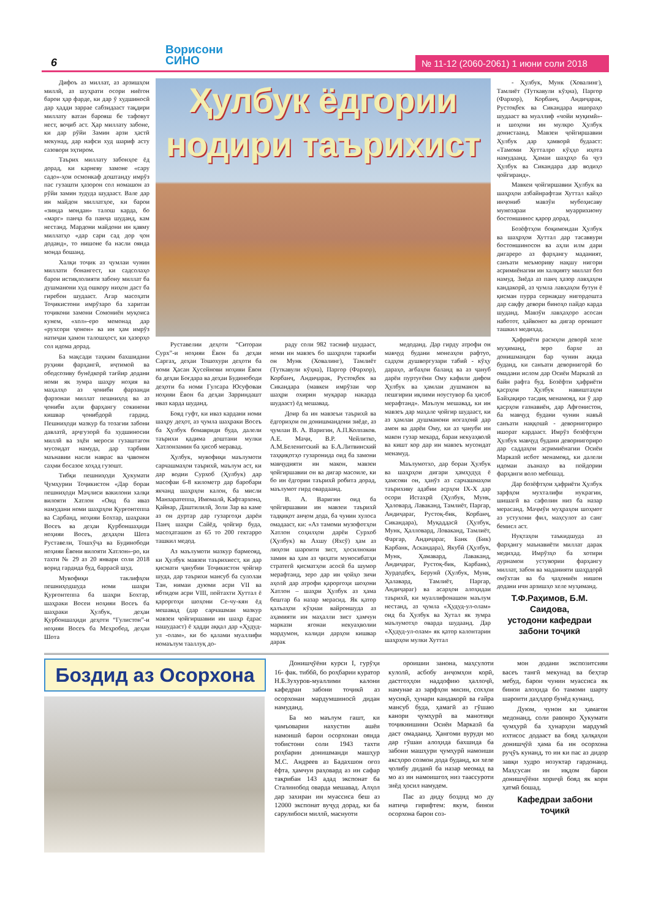6
Ворисони
СИНО
№ 11-12 (2060-2061) 1 июни соли 2018
Дифоъ аз миллат, аз арзишҳои миллӣ, аз шуҳрати осори ниёгон барои ҳар фарде, ки дар ӯ худшиносӣ дар ҳадди заррае сабзидааст тақдири миллату ватан барояш бе тафовут нест, воҷиб аст. Ҳар миллату забоне, ки дар рӯйи Замин арзи ҳастӣ мекунад, дар нафси худ шариф асту сазовори эҳтиром.
Таърих миллату забонҳое ёд дорад, ки карневу замоне «сару садо»-ҳои осмонкаф доштанду имрӯз пас гузашти ҳазорон сол номашон аз рӯйи замин зудуда шудааст. Вале дар ин майдон миллатҳое, ки барои «зинда мондан» талош карда, бо «марг» панҷа ба панҷа шуданд, кам нестанд. Мардони майдони ин қавму миллатҳо «дар сари сад дор ҷон доданд», то нишоне ба насли оянда монда бошанд.
Халқи тоҷик аз ҷумлаи чунин миллати бонангест, ки садсолаҳо барои истиқлолияти забону миллат ба душманони худ ошкору ниҳон даст ба гиребон шудааст. Агар масоҳати Тоҷикистони имрӯзаро ба харитаи тоҷикони замони Сомониён муқоиса кунем, «хол»-еро мемонад дар «рухсори ҷонон» ва ин ҳам имрӯз натиҷаи ҳамон талошҳост, ки ҳазорҳо сол идома дорад.
Ба мақсади таҳким бахшидани руҳияи фарҳангӣ, иҷтимоӣ ва ободсозиву бунёдкорӣ тағйир додани номи як зумра шаҳру ноҳия ва маҳалҳо аз ҷониби фарзанди фарзонаи миллат пешниҳод ва аз ҷониби аҳли фарҳангу сокинони кишвар ҷонибдорӣ гардид. Пешниҳоди мазкур ба тозагии забони давлатӣ, арҷгузорӣ ба худшиносии миллӣ ва эҳёи мероси гузаштагон мусоидат намуда, дар тарбияи маънавии насли наврас ва ҷавонон саҳми босазое хоҳад гузошт.
Тибқи пешниҳоди Ҳукумати Ҷумҳурии Тоҷикистон «Дар бораи пешниҳоди Маҷлиси вакилони халқи вилояти Хатлон «Оид ба иваз намудани номи шаҳрҳои Қурғонтеппа ва Сарбанд, ноҳияи Бохтар, шаҳраки Восеъ ва деҳаи Қурбоншаҳиди ноҳияи Восеъ, деҳаҳои Шота Руставели, Тошхӯҷа ва Будинободи ноҳияи Ёвони вилояти Хатлон»-ро, ки тахти № 29 аз 20 январи соли 2018 ворид гардида буд, баррасӣ шуд.
Мувофиқи таклифҳои пешниҳодшуда номи шаҳри Қурғонтеппа ба шаҳри Бохтар, шаҳраки Восеи ноҳияи Восеъ ба шаҳраки Ҳулбук, деҳаи Қурбоншаҳиди деҳоти “Гулистон”-и ноҳияи Восеъ ба Меҳробод, деҳаи Шота
Ҳулбук ёдгории
нодири таърихист
Руставелии деҳоти “Ситораи Сурх”-и ноҳияи Ёвон ба деҳаи Саргаҳ, деҳаи Тошохури деҳоти ба номи Ҳасан Ҳусейнови ноҳияи Ёвон ба деҳаи Боғдара ва деҳаи Будинободи деҳоти ба номи Гулсара Юсуфоваи ноҳияи Ёвон ба деҳаи Зарриндашт иваз карда шуданд.
Бояд гуфт, ки иваз кардани номи шаҳру деҳот, аз ҷумла шаҳраки Восеъ ба Ҳулбук бомавриди буда, далели таърихи қадима доштани мулки Хатлонзамин ба ҳисоб меравад.
Ҳулбук, мувофиқи маълумоти сарчашмаҳои таърихӣ, маълум аст, ки дар водии Сурхоб (Ҳулбук) дар масофаи 6-8 километр дар баробари якчанд шаҳрҳои калон, ба мисли Манзаратеппа, Имомалӣ, Кафтархона, Қайнар, Даштилилӣ, Золи Зар ва каме аз он дуртар дар гузаргоҳи дарёи Панҷ шаҳри Сайёд, ҷойгир буда, масоҳаташон аз 65 то 200 гектарро ташкил медод.
Аз маълумоти мазкур бармеояд, ки Ҳулбук мавзеи таърихиест, ки дар қисмати ҷанубии Тоҷикистон ҷойгир шуда, дар таърихи мансуб ба сулолаи Тан, нимаи дуюми асри VII ва ибтидои асри VIII, пойтахти Хуттал ё қароргоҳи шоҳони Се-чу-кян ёд мешавад (дар сарчашмаи мазкур мавзеи ҷойгиршавии ин шаҳр ёдрас нашудааст) ё ҳадди аққал дар «Ҳудуд-ул -олам», ки бо қалами муаллифи номаълум тааллуқ до-
раду соли 982 тасниф шудааст, номи ин мавзеъ бо шаҳрҳои таркиби он Мунк (Ховалинг), Тамлиёт (Туткавули кӯҳна), Паргор (Фархор), Корбанҷ, Андиҷарак, Рустоқбек ва Сикандара (мавкеи имрӯзаи чор шаҳри охирин муқарар накарда шудааст) ёд мешавад.
Доир ба ин мавзеъи таърихӣ ва ёдгориҳои он донишмандони зиёде, аз ҷумлаи В. А. Варигин, А.П.Колпаков. А.Е. Маҷи, В.Р. Чейлитко, А.М.Беленитский ва Б.А.Литвинский таҳқиқотҳо гузаронида оид ба замони мавҷудияти ин макон, мавзеи ҷойгиршавии он ва дигар масоиле, ки бо ин ёдгории таърихӣ робита дорад, маълумот гирд овардаанд.
В. А. Варигин оид ба ҷойгиршавии ин мавзеи таърихӣ тадқиқот анҷом дода, ба чунин хулоса омадааст, ки: «Аз тамоми музофотҳои Хатлон соҳилҳои дарёи Сурхоб (Ҳулбук) ва Ахшу (Яхсӯ) ҳам аз лиҳози шароити зист, ҳосилнокии замин ва ҳам аз ҷиҳати муносибатҳи стратегӣ қисматҳои асосӣ ба шумор мерафтанд, зеро дар ин ҷойҳо зичи аҳолӣ дар атрофи қароргоҳи шоҳони Хатлон – шаҳри Ҳулбук аз ҳама бештар ба назар мерасид. Як қатор қалъаҳои кӯҳнаи вайроншуда аз аҳамияти ин маҳалли зист ҳамчун маркази ягонаи некуаҳволии мардумон, калиди дарҳои кишвар дарак
медоданд. Дар гирду атрофи он мавҷуд будани монеаҳои рафтуо, садҳои душворгузари табиӣ - кӯҳу дараҳо, ағбаҳои баланд ва аз ҷануб дарёи пуртуғёни Ому кафили дифои Ҳулбук ва ҳамлаи душманон ва пешгирии иқлими ноустувор ба ҳисоб мерафтанд». Маълум мешавад, ки ин мавзеъ дар маҳале ҷойгир шудааст, ки аз ҳамлаи душманони ногаҳонӣ дар амон ва дарёи Ому, ки аз ҷануби ин макон гузар мекард, бараи некуаҳволӣ ва кишт кор дар ин мавзеъ мусоидат менамуд.
Маълумотхо, дар бораи Ҳулбук ва шаҳрҳои дигари ҳамҳудуд ё ҳамсояи он, ҳанӯз аз сарчашмаҳои таърихиву адабии асрҳои IX-X дар осори Истахрӣ (Ҳулбук, Мунк, Ҳаловард, Лаваканд, Тамлиёт, Паргар, Андиҷараг, Рустоқ-бик, Корбанҷ, Сикандара), Муқаддасӣ (Ҳулбук, Мунк, Ҳалловард, Ловаканд, Тамлиёт, Фаргар, Андиҷараг, Банк (Бик) Карбанк, Аскандара), Якубӣ (Ҳулбук, Мунк, Ҳамавард, Лаваканд, Андиҷараг, Рустоқ-бик, Карбанк), Хурдодбеҳ, Берунӣ (Ҳулбук, Мунк, Ҳалавард, Тамлиёт, Паргар, Андиҷараг) ва асарҳои алоҳидаи таърихӣ, ки муаллифонашон маълум нестанд, аз ҷумла «Ҳудуд-ул-олам» оид ба Ҳулбук ва Хутал як зумра маълумотҳо оварда шудаанд. Дар «Ҳудуд-ул-олам» як қатор калонтарин шаҳрҳои мулки Хуттал
- Ҳулбук, Мунк (Ховалинг), Тамлиёт (Туткавули кӯҳна), Паргор (Фархор), Корбанҷ, Андиҷарак, Рустоқбек ва Сикандара ишораҳо шудааст ва муаллиф «чойи муқимӣ»-и шоҳони ин мулкро Ҳулбук донистаанд. Мавзеи ҷойгиршавии Ҳулбук дар ҳамворӣ будааст: «Тамоми Хутталро кӯҳҳо иҳота намудаанд. Ҳамаи шаҳрҳо ба ҷуз Ҳулбук ва Сикандара дар водиҳо ҷойгиранд».
Мавкеи ҷойгиршавии Ҳулбук ва шаҳрҳои азбайнрафтаи Хуттал кайҳо инҷониб мавзӯи мубоҳисаву мунозараи муаррихиону бостоншинос қарор дорад.
Бозёфтҳои боқимондаи Ҳулбук ва шаҳрҳои Хуттал дар тасаввури бостоншиносон ва аҳли илм дари дигареро аз фарҳангу маданият, санъати меъмориву нақшу нигори асримиёнагии ин халқияту миллат боз намуд. Зиёда аз панҷ ҳазор лавҳаҳои кандакорӣ, аз ҷумла лавҳаҳои бутун ё қисман пурра сернақшу нигордошта дар сақфу девори биноҳо пайдо карда шуданд. Мавзӯи лавҳаҳоро асосан наботот, ҳайвонот ва дигар ороишот ташкил медиҳад.
Ҳафриёти расмҳои деворӣ хеле муҳиманд, зеро бархе аз донишмандон бар чунин ақида буданд, ки санъати деворнигорӣ бо омадани ислом дар Осиёи Марказӣ аз байн рафта буд. Бозёфти ҳафриёти қасрҳои Ҳулбук навиштаҳои Байҳақиро тасдиқ менамояд, ки ӯ дар қасрҳои ғазнавиён, дар Афғонистон, ба мавҷуд будани чунин навъӣ санъати наққошӣ - деворнигориро ишорат кардааст. Имрӯз бозёфтҳои Ҳулбук мавҷуд будани деворнигориро дар саддаҳои асримиёнагии Осиёи Марказӣ исбот менамояд, ки далели идомаи аъанаҳо ва пойдории фарҳанги воло мебошад.
Дар бозёфтҳои ҳафриёти Ҳулбук зарфҳои мухталифи нукрагин, шишагӣ ва сафолин низ ба назар мерасанд. Маҷмӯи муҳраҳои шоҳмот аз устухони фил, маҳсулот аз санг бемисл аст.
Нуқтаҳои таъкидшуда аз фарҳангу маънавиёти миллат дарак медиҳад. Имрӯзҳо ба хотири дурнамои устувории фарҳангу миллат, забон ва маданияти шаҳрдорӣ омӯхтан ва ба ҷаҳониён нишон додани ичн арзишҳо хеле муҳиманд.
Т.Ф.Раҳимов, Б.М. Саидова,
устодони кафедраи забони тоҷикӣ
Боздид аз Осорхона
Донишҷӯёни курси I, гурӯҳи 16- фак. тиббӣ, бо роҳбарии куратор Н.Б.Зухуров-муаллими калони кафедраи забони тоҷикӣ аз осорхонаи мардумшиносӣ дидан намуданд.
Ба мо маълум гашт, ки ҷамъоварии нахустин ашёи намоишӣ барои осорхонаи оянда тобистони соли 1943 тахти роҳбарии донишманди машҳур М.С. Андреев аз Бадахшон оғоз ёфта, ҳамчун раҳовард аз ин сафар тақрибан 143 адад экспонат ба Сталинобод оварда мешавад. Алҳол дар захираи ин муассиса беш аз 12000 экспонат вуҷуд дорад, ки ба сарулибоси миллӣ, маснуоти
ороишии занона, маҳсулоти кулолӣ, асбобу анҷомҳои корӣ, дастгоҳҳои наддофию ҳаллоҷӣ, намунае аз зарфҳои мисин, сохҳои мусиқӣ, ҳунари кандакорӣ ва ғайра мансуб буда, ҳамагӣ аз гӯшаю канори ҷумҳурӣ ва манотиқи тоҷикнишини Осиёи Марказӣ ба даст омадаанд. Ҳангоми вуруди мо дар гӯшаи алоҳида бахшида ба забони машҳури ҷумҳурӣ намоиши аксҳоро созмон дода буданд, ки хеле ҷолибу диданӣ ба назар меомад ва мо аз ин намоишгоҳ низ таассуроти зиёд ҳосил намудем.
Пас аз диду боздид мо ду натиҷа гирифтем: якум, бинои осорхона барои соз-
мон додани экспозитсияи васеъ тангӣ мекунад ва беҳтар мебуд, барои чунин муассиса як бинои алоҳида бо тамоми шарту шароити даҳлдор бунёд кунанд.
Дуюм, чунон ки ҳамагон медонанд, соли равонро Ҳукумати ҷумҳурӣ ба ҳунарҳои мардумӣ ихтисос додааст ва бояд ҳалқаҳои донишҷӯӣ ҳама ба ин осорхона руҷӯъ кунанд, то ин ки пас аз дидор завқи худро нозуктар гардонанд. Маҳсусан ин иқдом барои донишҷӯёни хориҷӣ бояд як кори ҳатмӣ бошад.
Кафедраи забони тоҷикӣ